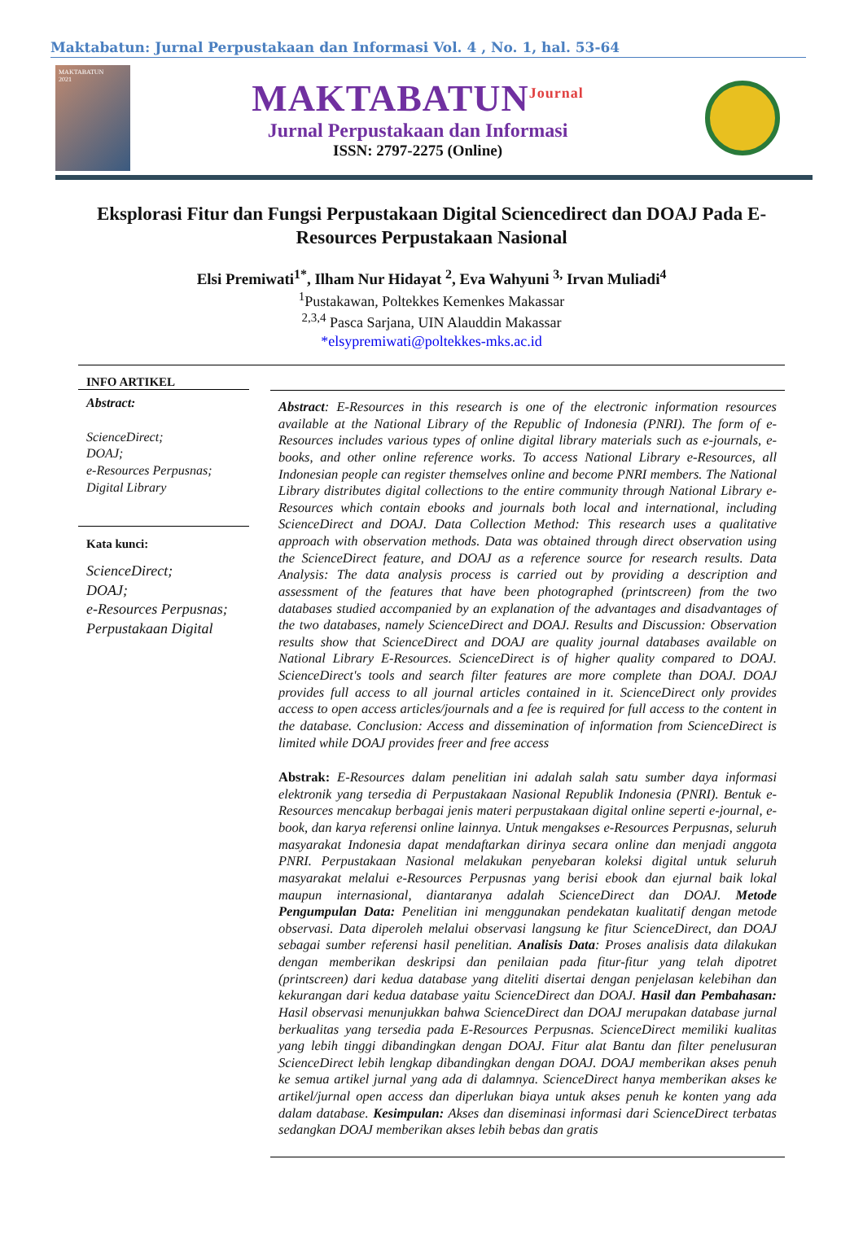Maktabatun: Jurnal Perpustakaan dan Informasi Vol. 4 , No. 1, hal. 53-64
MAKTABATUN
2021
MAKTABATUN<sup>Journal</sup>
Jurnal Perpustakaan dan Informasi
ISSN: 2797-2275 (Online)
Eksplorasi Fitur dan Fungsi Perpustakaan Digital Sciencedirect dan DOAJ Pada E-Resources Perpustakaan Nasional
Elsi Premiwati<sup>1*</sup>, Ilham Nur Hidayat <sup>2</sup>, Eva Wahyuni <sup>3,</sup> Irvan Muliadi<sup>4</sup>
<sup>1</sup> Pustakawan, Poltekkes Kemenkes Makassar
<sup>2,3,4</sup> Pasca Sarjana, UIN Alauddin Makassar
*elsypremiwati@poltekkes-mks.ac.id
INFO ARTIKEL
Abstract:
ScienceDirect;
DOAJ;
e-Resources Perpusnas;
Digital Library
Kata kunci:
ScienceDirect;
DOAJ;
e-Resources Perpusnas;
Perpustakaan Digital
Abstract: E-Resources in this research is one of the electronic information resources available at the National Library of the Republic of Indonesia (PNRI). The form of e-Resources includes various types of online digital library materials such as e-journals, e-books, and other online reference works. To access National Library e-Resources, all Indonesian people can register themselves online and become PNRI members. The National Library distributes digital collections to the entire community through National Library e-Resources which contain ebooks and journals both local and international, including ScienceDirect and DOAJ. Data Collection Method: This research uses a qualitative approach with observation methods. Data was obtained through direct observation using the ScienceDirect feature, and DOAJ as a reference source for research results. Data Analysis: The data analysis process is carried out by providing a description and assessment of the features that have been photographed (printscreen) from the two databases studied accompanied by an explanation of the advantages and disadvantages of the two databases, namely ScienceDirect and DOAJ. Results and Discussion: Observation results show that ScienceDirect and DOAJ are quality journal databases available on National Library E-Resources. ScienceDirect is of higher quality compared to DOAJ. ScienceDirect's tools and search filter features are more complete than DOAJ. DOAJ provides full access to all journal articles contained in it. ScienceDirect only provides access to open access articles/journals and a fee is required for full access to the content in the database. Conclusion: Access and dissemination of information from ScienceDirect is limited while DOAJ provides freer and free access
Abstrak: E-Resources dalam penelitian ini adalah salah satu sumber daya informasi elektronik yang tersedia di Perpustakaan Nasional Republik Indonesia (PNRI). Bentuk e-Resources mencakup berbagai jenis materi perpustakaan digital online seperti e-journal, e-book, dan karya referensi online lainnya. Untuk mengakses e-Resources Perpusnas, seluruh masyarakat Indonesia dapat mendaftarkan dirinya secara online dan menjadi anggota PNRI. Perpustakaan Nasional melakukan penyebaran koleksi digital untuk seluruh masyarakat melalui e-Resources Perpusnas yang berisi ebook dan ejurnal baik lokal maupun internasional, diantaranya adalah ScienceDirect dan DOAJ. Metode Pengumpulan Data: Penelitian ini menggunakan pendekatan kualitatif dengan metode observasi. Data diperoleh melalui observasi langsung ke fitur ScienceDirect, dan DOAJ sebagai sumber referensi hasil penelitian. Analisis Data: Proses analisis data dilakukan dengan memberikan deskripsi dan penilaian pada fitur-fitur yang telah dipotret (printscreen) dari kedua database yang diteliti disertai dengan penjelasan kelebihan dan kekurangan dari kedua database yaitu ScienceDirect dan DOAJ. Hasil dan Pembahasan: Hasil observasi menunjukkan bahwa ScienceDirect dan DOAJ merupakan database jurnal berkualitas yang tersedia pada E-Resources Perpusnas. ScienceDirect memiliki kualitas yang lebih tinggi dibandingkan dengan DOAJ. Fitur alat Bantu dan filter penelusuran ScienceDirect lebih lengkap dibandingkan dengan DOAJ. DOAJ memberikan akses penuh ke semua artikel jurnal yang ada di dalamnya. ScienceDirect hanya memberikan akses ke artikel/jurnal open access dan diperlukan biaya untuk akses penuh ke konten yang ada dalam database. Kesimpulan: Akses dan diseminasi informasi dari ScienceDirect terbatas sedangkan DOAJ memberikan akses lebih bebas dan gratis